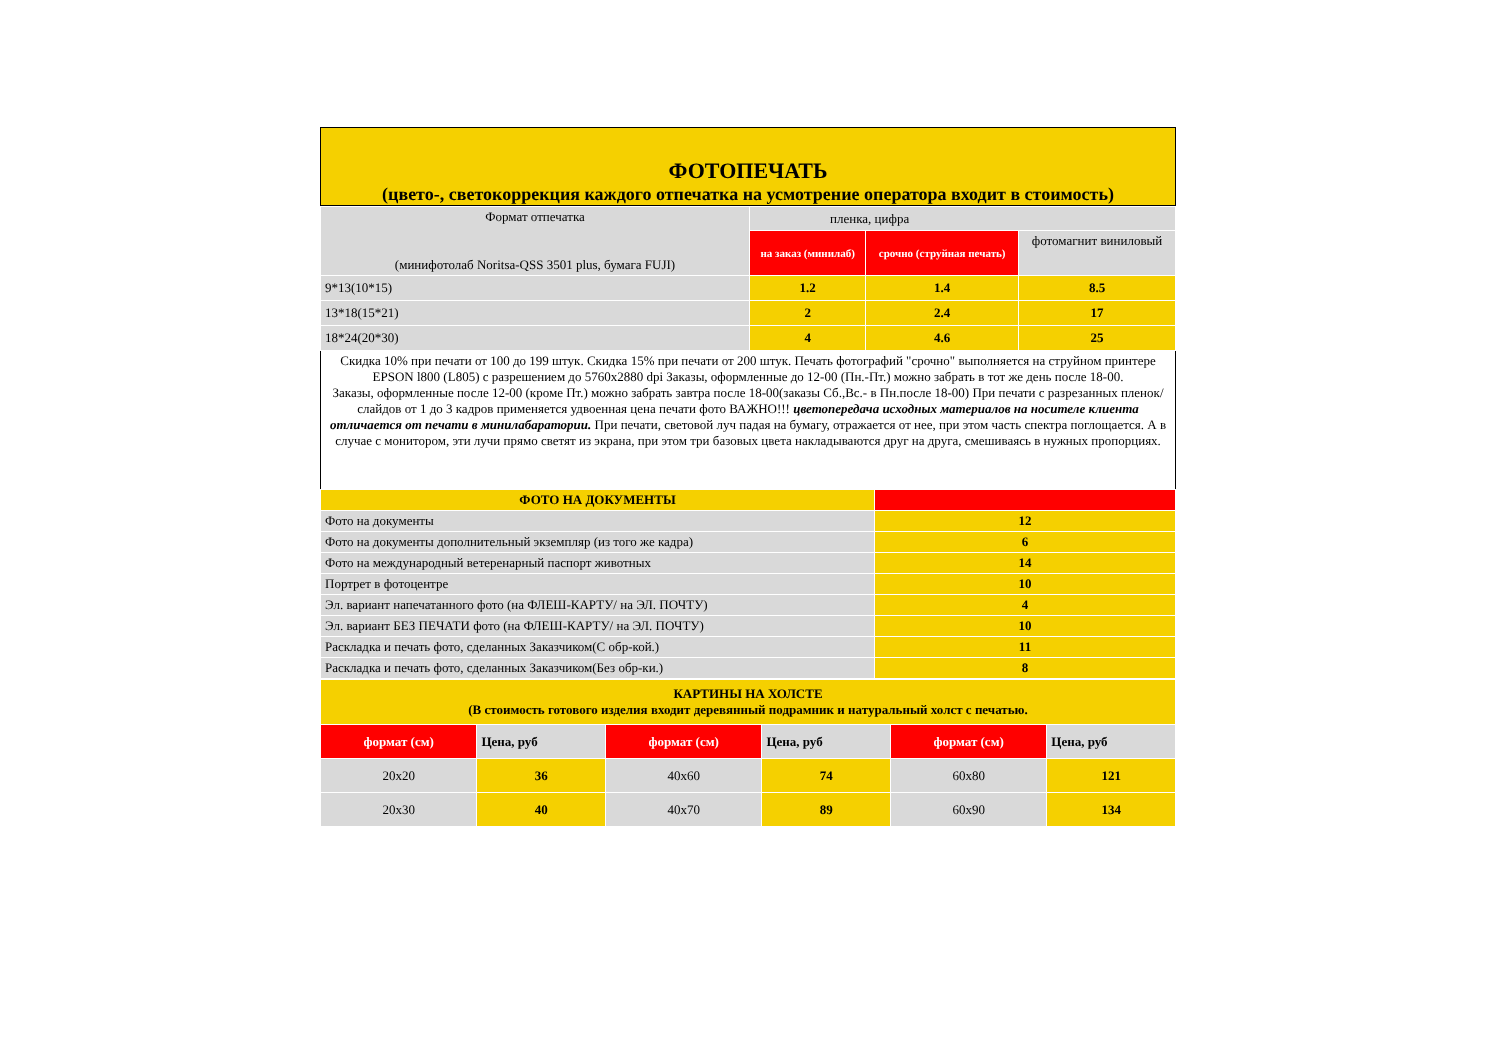ФОТОПЕЧАТЬ
(цвето-, светокоррекция каждого отпечатка на усмотрение оператора входит в стоимость)
| Формат отпечатка (минифотолаб Noritsa-QSS 3501 plus, бумага FUJI) | пленка, цифра | | |
| --- | --- | --- | --- |
| | на заказ (минилаб) | срочно (струйная печать) | фотомагнит виниловый |
| 9*13(10*15) | 1.2 | 1.4 | 8.5 |
| 13*18(15*21) | 2 | 2.4 | 17 |
| 18*24(20*30) | 4 | 4.6 | 25 |
Скидка 10% при печати от 100 до 199 штук. Скидка 15% при печати от 200 штук. Печать фотографий "срочно" выполняется на струйном принтере EPSON l800 (L805) с разрешением до 5760x2880 dpi Заказы, оформленные до 12-00 (Пн.-Пт.) можно забрать в тот же день после 18-00.
Заказы, оформленные после 12-00 (кроме Пт.) можно забрать завтра после 18-00(заказы Сб.,Вс.- в Пн.после 18-00) При печати с разрезанных пленок/слайдов от 1 до 3 кадров применяется удвоенная цена печати фото ВАЖНО!!! цветопередача исходных материалов на носителе клиента отличается от печати в минилабаратории. При печати, световой луч падая на бумагу, отражается от нее, при этом часть спектра поглощается. А в случае с монитором, эти лучи прямо светят из экрана, при этом три базовых цвета накладываются друг на друга, смешиваясь в нужных пропорциях.
| ФОТО НА ДОКУМЕНТЫ | |
| --- | --- |
| Фото на документы | 12 |
| Фото на документы дополнительный экземпляр (из того же кадра) | 6 |
| Фото на международный ветеренарный паспорт животных | 14 |
| Портрет в фотоцентре | 10 |
| Эл. вариант напечатанного фото (на ФЛЕШ-КАРТУ/ на ЭЛ. ПОЧТУ) | 4 |
| Эл. вариант БЕЗ ПЕЧАТИ фото (на ФЛЕШ-КАРТУ/ на ЭЛ. ПОЧТУ) | 10 |
| Раскладка и печать фото, сделанных Заказчиком(С обр-кой.) | 11 |
| Раскладка и печать фото, сделанных Заказчиком(Без обр-ки.) | 8 |
| КАРТИНЫ НА ХОЛСТЕ (В стоимость готового изделия входит деревянный подрамник и натуральный холст с печатью. | | | | | |
| --- | --- | --- | --- | --- | --- |
| формат (см) | Цена, руб | формат (см) | Цена, руб | формат (см) | Цена, руб |
| 20x20 | 36 | 40x60 | 74 | 60x80 | 121 |
| 20x30 | 40 | 40x70 | 89 | 60x90 | 134 |